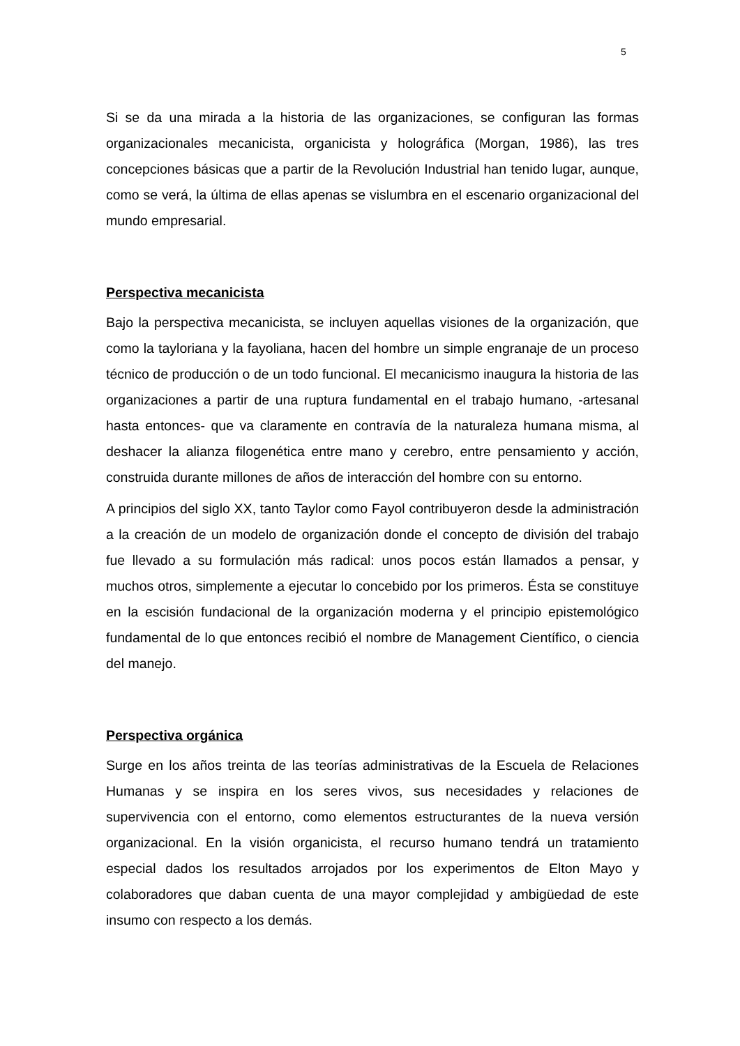5
Si se da una mirada a la historia de las organizaciones, se configuran las formas organizacionales mecanicista, organicista y holográfica (Morgan, 1986), las tres concepciones básicas que a partir de la Revolución Industrial han tenido lugar, aunque, como se verá, la última de ellas apenas se vislumbra en el escenario organizacional del mundo empresarial.
Perspectiva mecanicista
Bajo la perspectiva mecanicista, se incluyen aquellas visiones de la organización, que como la tayloriana y la fayoliana, hacen del hombre un simple engranaje de un proceso técnico de producción o de un todo funcional. El mecanicismo inaugura la historia de las organizaciones a partir de una ruptura fundamental en el trabajo humano, -artesanal hasta entonces- que va claramente en contravía de la naturaleza humana misma, al deshacer la alianza filogenética entre mano y cerebro, entre pensamiento y acción, construida durante millones de años de interacción del hombre con su entorno.
A principios del siglo XX, tanto Taylor como Fayol contribuyeron desde la administración a la creación de un modelo de organización donde el concepto de división del trabajo fue llevado a su formulación más radical: unos pocos están llamados a pensar, y muchos otros, simplemente a ejecutar lo concebido por los primeros. Ésta se constituye en la escisión fundacional de la organización moderna y el principio epistemológico fundamental de lo que entonces recibió el nombre de Management Científico, o ciencia del manejo.
Perspectiva orgánica
Surge en los años treinta de las teorías administrativas de la Escuela de Relaciones Humanas y se inspira en los seres vivos, sus necesidades y relaciones de supervivencia con el entorno, como elementos estructurantes de la nueva versión organizacional. En la visión organicista, el recurso humano tendrá un tratamiento especial dados los resultados arrojados por los experimentos de Elton Mayo y colaboradores que daban cuenta de una mayor complejidad y ambigüedad de este insumo con respecto a los demás.